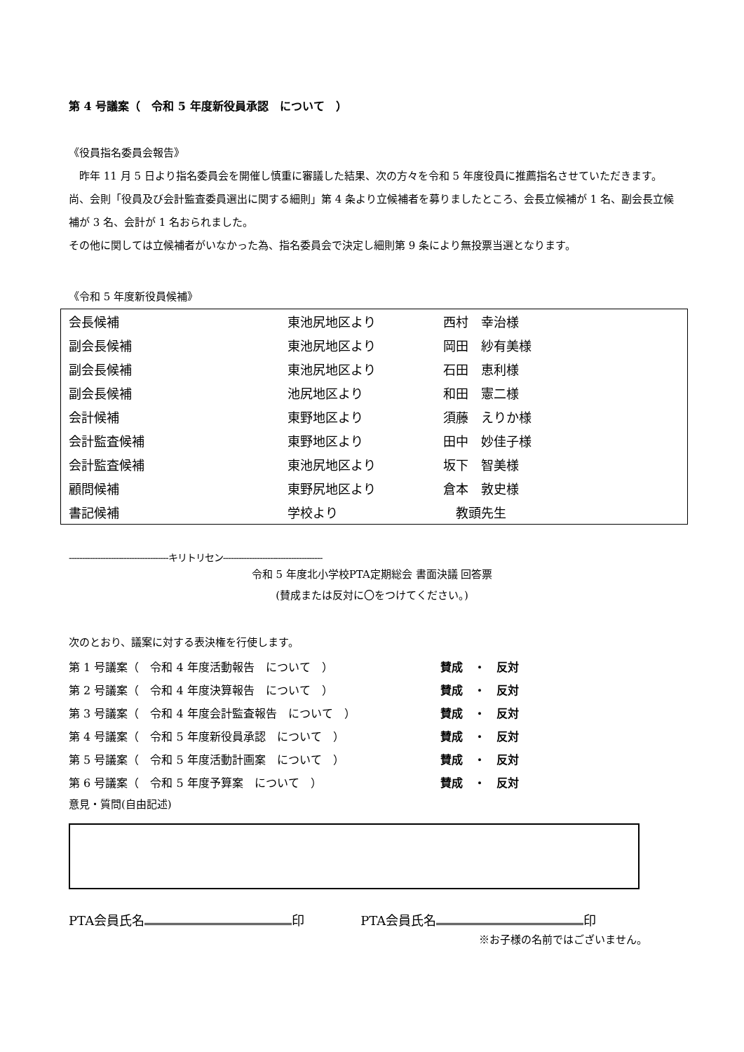第 4 号議案（　令和 5 年度新役員承認　について　）
《役員指名委員会報告》
　昨年 11 月 5 日より指名委員会を開催し慎重に審議した結果、次の方々を令和 5 年度役員に推薦指名させていただきます。
尚、会則「役員及び会計監査委員選出に関する細則」第 4 条より立候補者を募りましたところ、会長立候補が 1 名、副会長立候補が 3 名、会計が 1 名おられました。
その他に関しては立候補者がいなかった為、指名委員会で決定し細則第 9 条により無投票当選となります。
《令和 5 年度新役員候補》
| 会長候補 | 東池尻地区より | 西村 幸治様 |
| 副会長候補 | 東池尻地区より | 岡田 紗有美様 |
| 副会長候補 | 東池尻地区より | 石田 恵利様 |
| 副会長候補 | 池尻地区より | 和田 憲二様 |
| 会計候補 | 東野地区より | 須藤 えりか様 |
| 会計監査候補 | 東野地区より | 田中 妙佳子様 |
| 会計監査候補 | 東池尻地区より | 坂下 智美様 |
| 顧問候補 | 東野尻地区より | 倉本 敦史様 |
| 書記候補 | 学校より | 教頭先生 |
--------------------------------------キリトリセン--------------------------------------
令和 5 年度北小学校PTA定期総会 書面決議 回答票
(賛成または反対に〇をつけてください。)
次のとおり、議案に対する表決権を行使します。
| 第 1 号議案（ 令和 4 年度活動報告 について ） | 賛成 ・ 反対 |
| 第 2 号議案（ 令和 4 年度決算報告 について ） | 賛成 ・ 反対 |
| 第 3 号議案（ 令和 4 年度会計監査報告 について ） | 賛成 ・ 反対 |
| 第 4 号議案（ 令和 5 年度新役員承認 について ） | 賛成 ・ 反対 |
| 第 5 号議案（ 令和 5 年度活動計画案 について ） | 賛成 ・ 反対 |
| 第 6 号議案（ 令和 5 年度予算案 について ） | 賛成 ・ 反対 |
意見・質問(自由記述)
PTA会員氏名 印 PTA会員氏名 印
※お子様の名前ではございません。